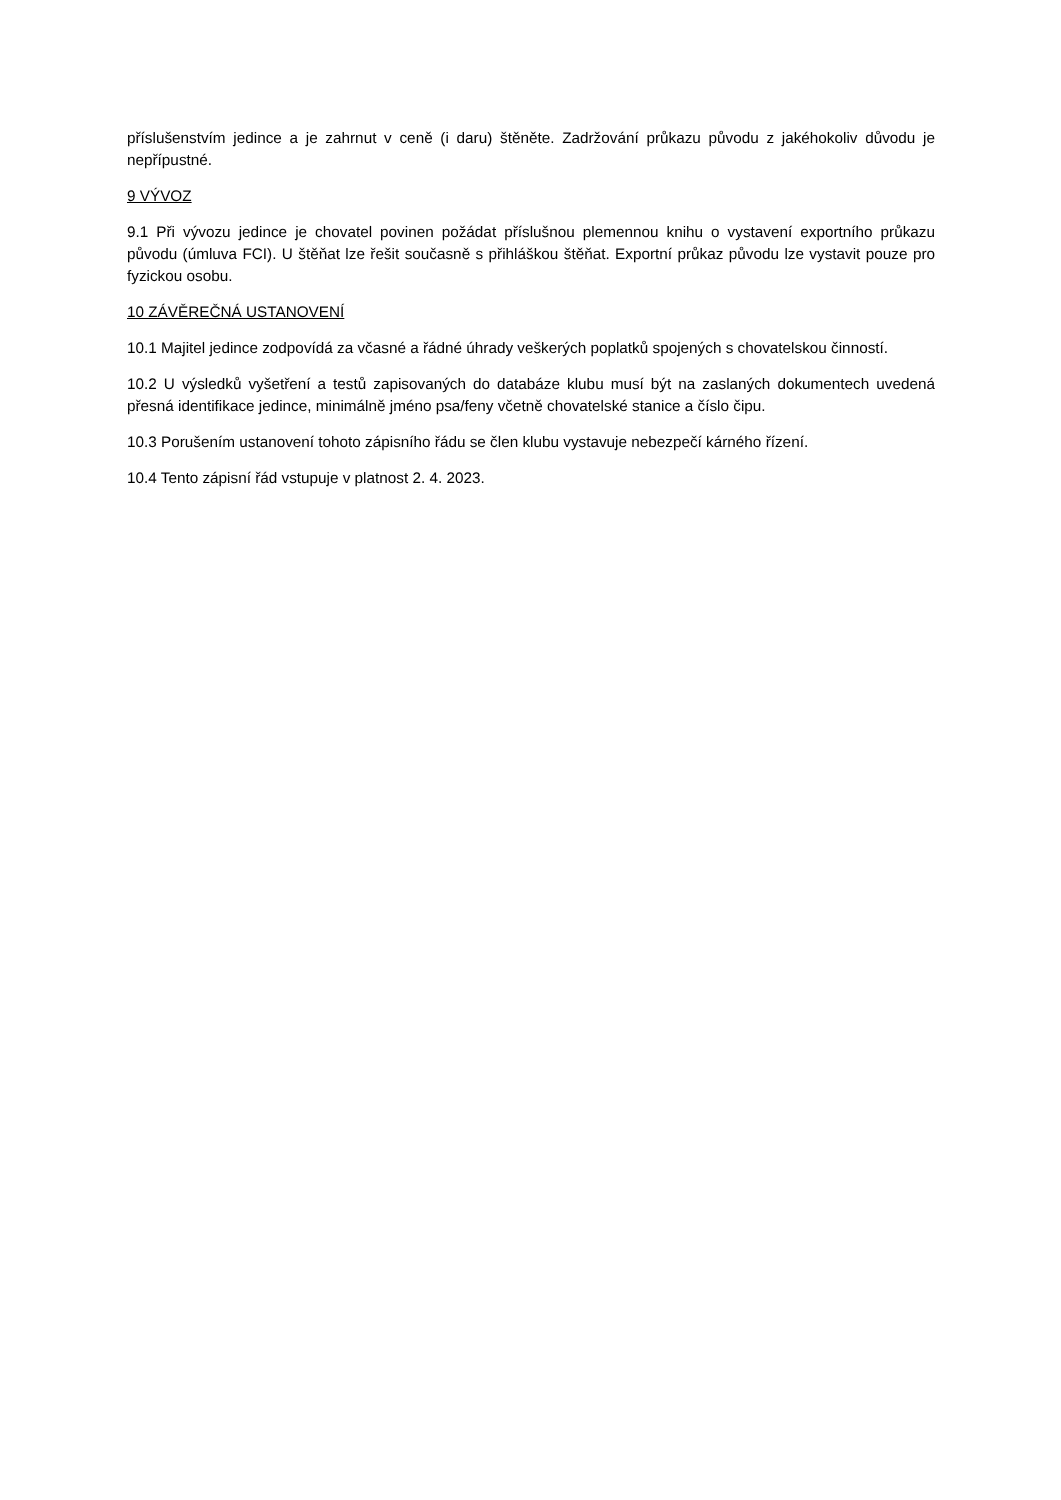příslušenstvím jedince a je zahrnut v ceně (i daru) štěněte. Zadržování průkazu původu z jakéhokoliv důvodu je nepřípustné.
9 VÝVOZ
9.1 Při vývozu jedince je chovatel povinen požádat příslušnou plemennou knihu o vystavení exportního průkazu původu (úmluva FCI). U štěňat lze řešit současně s přihláškou štěňat. Exportní průkaz původu lze vystavit pouze pro fyzickou osobu.
10 ZÁVĚREČNÁ USTANOVENÍ
10.1 Majitel jedince zodpovídá za včasné a řádné úhrady veškerých poplatků spojených s chovatelskou činností.
10.2 U výsledků vyšetření a testů zapisovaných do databáze klubu musí být na zaslaných dokumentech uvedená přesná identifikace jedince, minimálně jméno psa/feny včetně chovatelské stanice a číslo čipu.
10.3 Porušením ustanovení tohoto zápisního řádu se člen klubu vystavuje nebezpečí kárného řízení.
10.4 Tento zápisní řád vstupuje v platnost 2. 4. 2023.